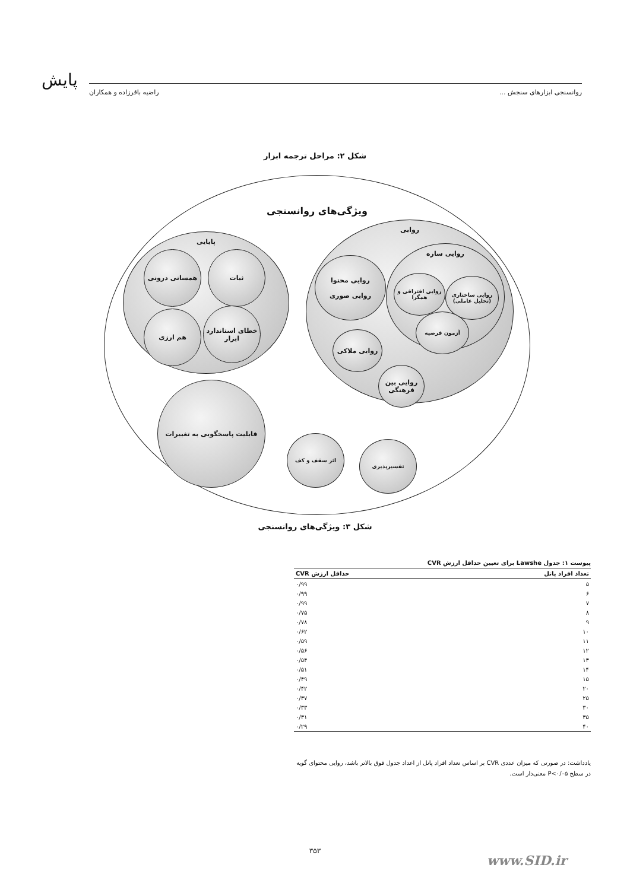پایش روانسنجی ابزارهای سنجش ... راضیه باقرزاده و همکاران
شکل ۲: مراحل ترجمه ابزار
ویژگی‌های روانسنجی
پایایی
ثبات
همسانی درونی
خطای استاندارد ابزار
هم ارزی
روایی
روایی سازه
روایی محتوا
روایی صوری
روایی ساختاری (تحلیل عاملی)
روایی افتراقی و همگرا
آزمون فرضیه
روایی ملاکی
روایی بین فرهنگی
قابلیت پاسخگویی به تغییرات
اثر سقف و کف
تفسیرپذیری
شکل ۳: ویژگی‌های روانسنجی
پیوست ۱: جدول Lawshe برای تعیین حداقل ارزش CVR
| تعداد افراد پانل | حداقل ارزش CVR |
| --- | --- |
| ۵ | ۰/۹۹ |
| ۶ | ۰/۹۹ |
| ۷ | ۰/۹۹ |
| ۸ | ۰/۷۵ |
| ۹ | ۰/۷۸ |
| ۱۰ | ۰/۶۲ |
| ۱۱ | ۰/۵۹ |
| ۱۲ | ۰/۵۶ |
| ۱۳ | ۰/۵۴ |
| ۱۴ | ۰/۵۱ |
| ۱۵ | ۰/۴۹ |
| ۲۰ | ۰/۴۲ |
| ۲۵ | ۰/۳۷ |
| ۳۰ | ۰/۳۳ |
| ۳۵ | ۰/۳۱ |
| ۴۰ | ۰/۲۹ |
یادداشت: در صورتی که میزان عددی CVR بر اساس تعداد افراد پانل از اعداد جدول فوق بالاتر باشد، روایی محتوای گویه در سطح P<۰/۰۵ معنی‌دار است.
۳۵۳
www.SID.ir